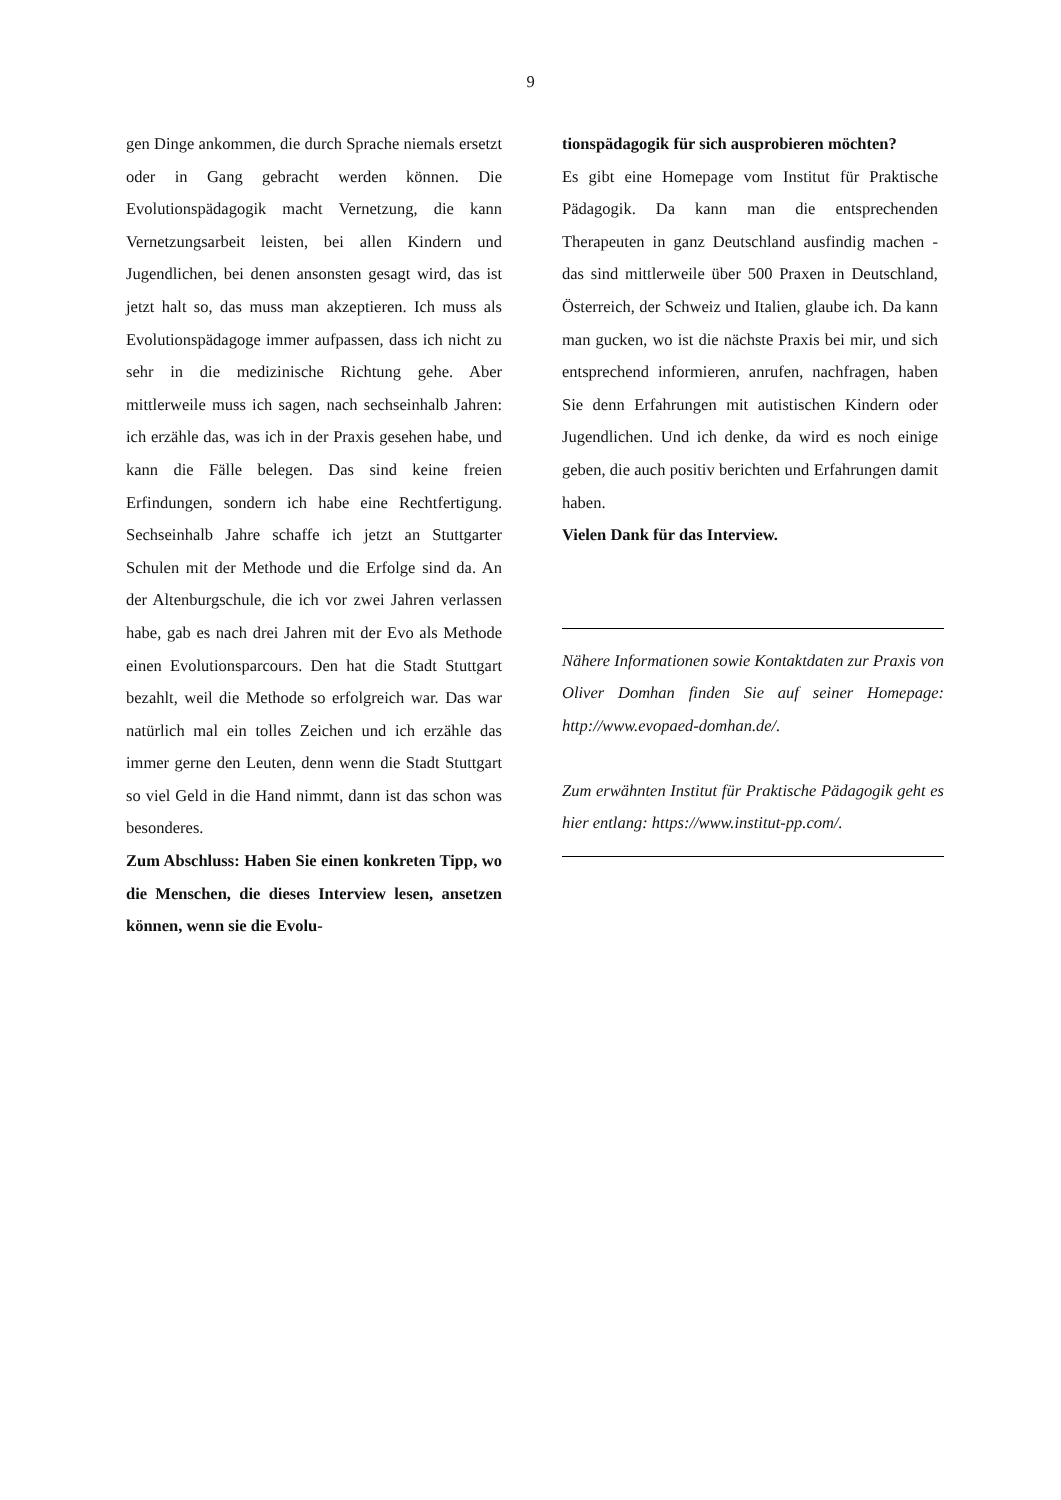9
gen Dinge ankommen, die durch Sprache niemals ersetzt oder in Gang gebracht werden können. Die Evolutionspädagogik macht Vernetzung, die kann Vernetzungsarbeit leisten, bei allen Kindern und Jugendlichen, bei denen ansonsten gesagt wird, das ist jetzt halt so, das muss man akzeptieren. Ich muss als Evolutionspädagoge immer aufpassen, dass ich nicht zu sehr in die medizinische Richtung gehe. Aber mittlerweile muss ich sagen, nach sechseinhalb Jahren: ich erzähle das, was ich in der Praxis gesehen habe, und kann die Fälle belegen. Das sind keine freien Erfindungen, sondern ich habe eine Rechtfertigung. Sechseinhalb Jahre schaffe ich jetzt an Stuttgarter Schulen mit der Methode und die Erfolge sind da. An der Altenburgschule, die ich vor zwei Jahren verlassen habe, gab es nach drei Jahren mit der Evo als Methode einen Evolutionsparcours. Den hat die Stadt Stuttgart bezahlt, weil die Methode so erfolgreich war. Das war natürlich mal ein tolles Zeichen und ich erzähle das immer gerne den Leuten, denn wenn die Stadt Stuttgart so viel Geld in die Hand nimmt, dann ist das schon was besonderes.
Zum Abschluss: Haben Sie einen konkreten Tipp, wo die Menschen, die dieses Interview lesen, ansetzen können, wenn sie die Evolu-
tionspädagogik für sich ausprobieren möchten?
Es gibt eine Homepage vom Institut für Praktische Pädagogik. Da kann man die entsprechenden Therapeuten in ganz Deutschland ausfindig machen - das sind mittlerweile über 500 Praxen in Deutschland, Österreich, der Schweiz und Italien, glaube ich. Da kann man gucken, wo ist die nächste Praxis bei mir, und sich entsprechend informieren, anrufen, nachfragen, haben Sie denn Erfahrungen mit autistischen Kindern oder Jugendlichen. Und ich denke, da wird es noch einige geben, die auch positiv berichten und Erfahrungen damit haben.
Vielen Dank für das Interview.
Nähere Informationen sowie Kontaktdaten zur Praxis von Oliver Domhan finden Sie auf seiner Homepage: http://www.evopaed-domhan.de/.
Zum erwähnten Institut für Praktische Pädagogik geht es hier entlang: https://www.institut-pp.com/.